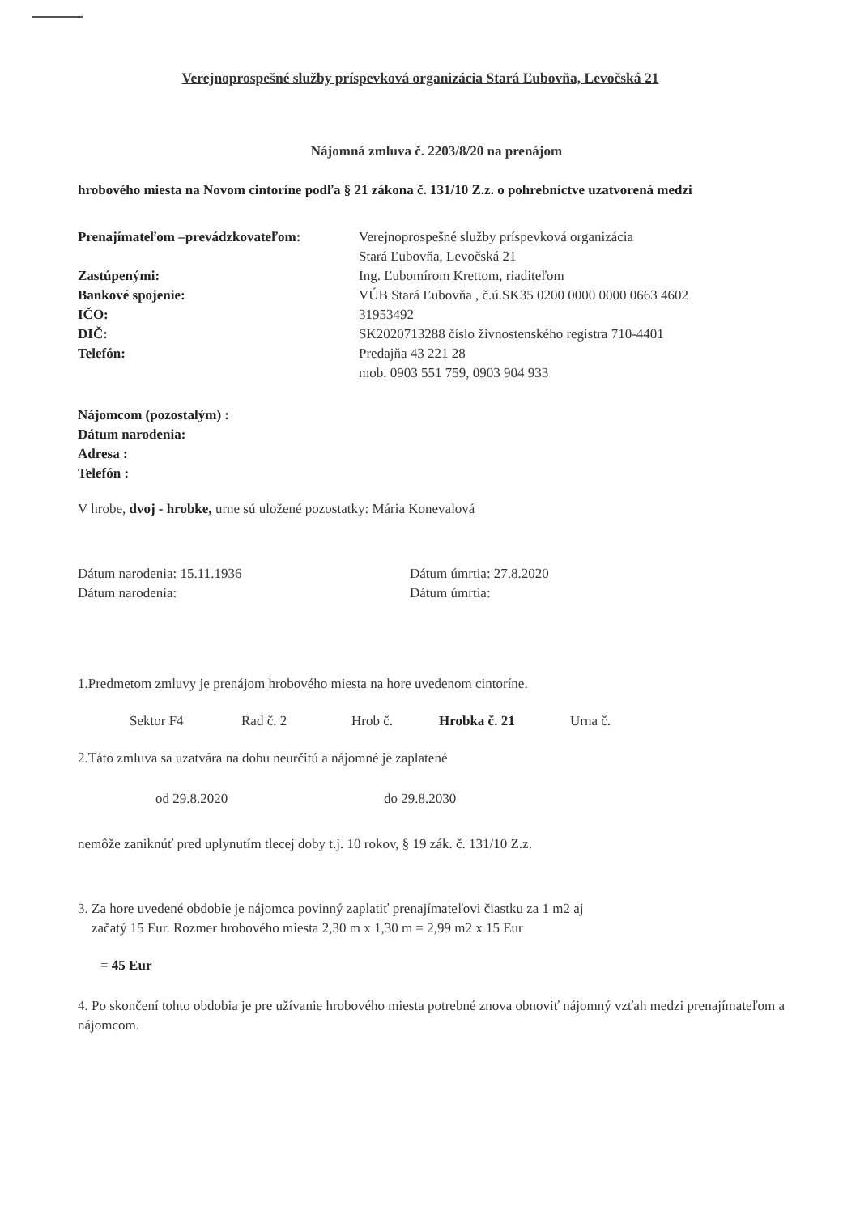Verejnoprospešné služby príspevková organizácia Stará Ľubovňa, Levočská 21
Nájomná zmluva č. 2203/8/20 na prenájom
hrobového miesta na Novom cintoríne podľa § 21 zákona č. 131/10 Z.z. o pohrebníctve uzatvorená medzi
Prenajímateľom –prevádzkovateľom:
Verejnoprospešné služby príspevková organizácia
Stará Ľubovňa, Levočská 21
Zastúpenými:
Ing. Ľubomírom Krettom, riaditeľom
Bankové spojenie:
VÚB Stará Ľubovňa , č.ú.SK35 0200 0000 0000 0663 4602
IČO:
31953492
DIČ:
SK2020713288 číslo živnostenského registra 710-4401
Telefón:
Predajňa 43 221 28
mob. 0903 551 759, 0903 904 933
Nájomcom (pozostalým) :
Dátum narodenia:
Adresa :
Telefón :
V hrobe, dvoj - hrobke, urne sú uložené pozostatky: Mária Konevalová
Dátum narodenia: 15.11.1936
Dátum úmrtia: 27.8.2020
Dátum narodenia:
Dátum úmrtia:
1.Predmetom zmluvy je prenájom hrobového miesta na hore uvedenom cintoríne.
Sektor F4 Rad č. 2 Hrob č. Hrobka č. 21 Urna č.
2.Táto zmluva sa uzatvára na dobu neurčitú a nájomné je zaplatené
od 29.8.2020 do 29.8.2030
nemôže zaniknúť pred uplynutím tlecej doby t.j. 10 rokov, § 19 zák. č. 131/10 Z.z.
3. Za hore uvedené obdobie je nájomca povinný zaplatiť prenajímateľovi čiastku za 1 m2 aj
začatý 15 Eur. Rozmer hrobového miesta 2,30 m x 1,30 m = 2,99 m2 x 15 Eur
= 45 Eur
4. Po skončení tohto obdobia je pre užívanie hrobového miesta potrebné znova obnoviť nájomný vzťah medzi prenajímateľom a nájomcom.